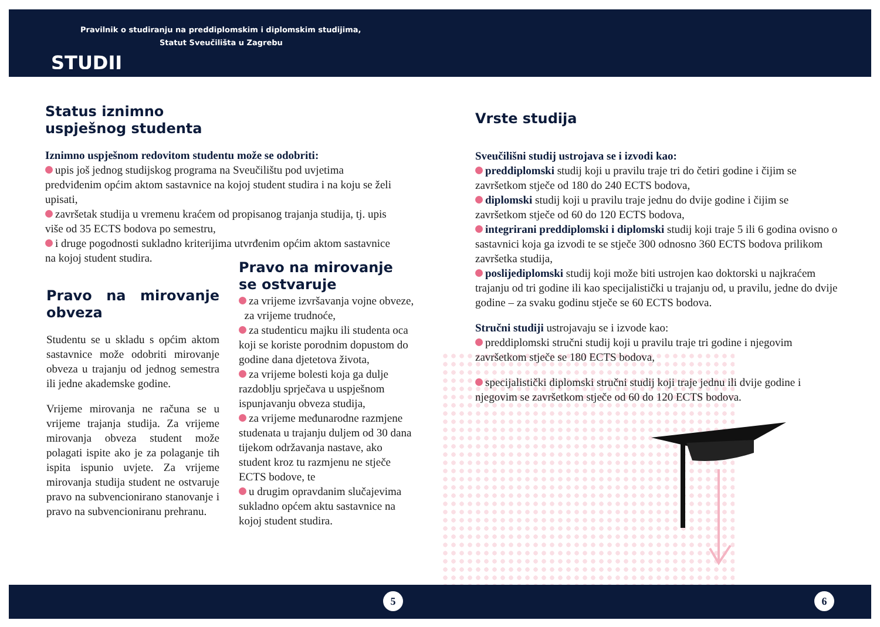Pravilnik o studiranju na preddiplomskim i diplomskim studijima,
Statut Sveučilišta u Zagrebu
STUDIJ
Status iznimno
uspješnog studenta
Iznimno uspješnom redovitom studentu može se odobriti:
upis još jednog studijskog programa na Sveučilištu pod uvjetima predviđenim općim aktom sastavnice na kojoj student studira i na koju se želi upisati,
završetak studija u vremenu kraćem od propisanog trajanja studija, tj. upis više od 35 ECTS bodova po semestru,
i druge pogodnosti sukladno kriterijima utvrđenim općim aktom sastavnice na kojoj student studira.
Pravo na mirovanje obveza
Studentu se u skladu s općim aktom sastavnice može odobriti mirovanje obveza u trajanju od jednog semestra ili jedne akademske godine.
Vrijeme mirovanja ne računa se u vrijeme trajanja studija. Za vrijeme mirovanja obveza student može polagati ispite ako je za polaganje tih ispita ispunio uvjete. Za vrijeme mirovanja studija student ne ostvaruje pravo na subvencionirano stanovanje i pravo na subvencioniranu prehranu.
Pravo na mirovanje se ostvaruje
za vrijeme izvršavanja vojne obveze,
za vrijeme trudnoće,
za studenticu majku ili studenta oca koji se koriste porodnim dopustom do godine dana djetetova života,
za vrijeme bolesti koja ga dulje razdoblju sprječava u uspješnom ispunjavanju obveza studija,
za vrijeme međunarodne razmjene studenata u trajanju duljem od 30 dana tijekom održavanja nastave, ako student kroz tu razmjenu ne stječe ECTS bodove, te
u drugim opravdanim slučajevima sukladno općem aktu sastavnice na kojoj student studira.
Vrste studija
Sveučilišni studij ustrojava se i izvodi kao:
preddiplomski studij koji u pravilu traje tri do četiri godine i čijim se završetkom stječe od 180 do 240 ECTS bodova,
diplomski studij koji u pravilu traje jednu do dvije godine i čijim se završetkom stječe od 60 do 120 ECTS bodova,
integrirani preddiplomski i diplomski studij koji traje 5 ili 6 godina ovisno o sastavnici koja ga izvodi te se stječe 300 odnosno 360 ECTS bodova prilikom završetka studija,
poslijediplomski studij koji može biti ustrojen kao doktorski u najkraćem trajanju od tri godine ili kao specijalistički u trajanju od, u pravilu, jedne do dvije godine – za svaku godinu stječe se 60 ECTS bodova.
Stručni studiji ustrojavaju se i izvode kao:
preddiplomski stručni studij koji u pravilu traje tri godine i njegovim završetkom stječe se 180 ECTS bodova,
specijalistički diplomski stručni studij koji traje jednu ili dvije godine i njegovim se završetkom stječe od 60 do 120 ECTS bodova.
5 6